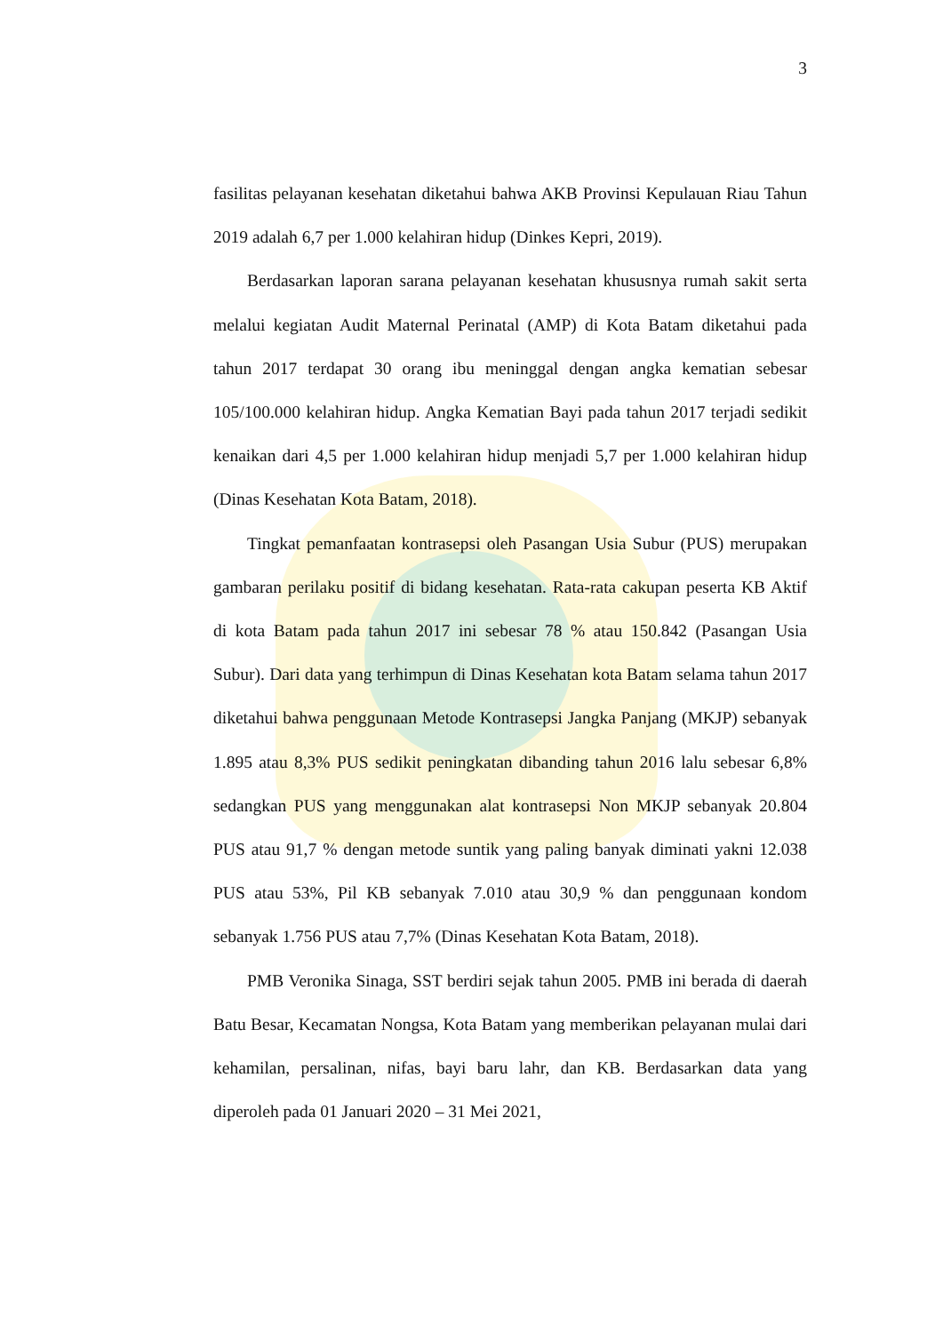3
fasilitas pelayanan kesehatan diketahui bahwa AKB Provinsi Kepulauan Riau Tahun 2019 adalah 6,7 per 1.000 kelahiran hidup (Dinkes Kepri, 2019).
Berdasarkan laporan sarana pelayanan kesehatan khususnya rumah sakit serta melalui kegiatan Audit Maternal Perinatal (AMP) di Kota Batam diketahui pada tahun 2017 terdapat 30 orang ibu meninggal dengan angka kematian sebesar 105/100.000 kelahiran hidup. Angka Kematian Bayi pada tahun 2017 terjadi sedikit kenaikan dari 4,5 per 1.000 kelahiran hidup menjadi 5,7 per 1.000 kelahiran hidup (Dinas Kesehatan Kota Batam, 2018).
Tingkat pemanfaatan kontrasepsi oleh Pasangan Usia Subur (PUS) merupakan gambaran perilaku positif di bidang kesehatan. Rata-rata cakupan peserta KB Aktif di kota Batam pada tahun 2017 ini sebesar 78 % atau 150.842 (Pasangan Usia Subur). Dari data yang terhimpun di Dinas Kesehatan kota Batam selama tahun 2017 diketahui bahwa penggunaan Metode Kontrasepsi Jangka Panjang (MKJP) sebanyak 1.895 atau 8,3% PUS sedikit peningkatan dibanding tahun 2016 lalu sebesar 6,8% sedangkan PUS yang menggunakan alat kontrasepsi Non MKJP sebanyak 20.804 PUS atau 91,7 % dengan metode suntik yang paling banyak diminati yakni 12.038 PUS atau 53%, Pil KB sebanyak 7.010 atau 30,9 % dan penggunaan kondom sebanyak 1.756 PUS atau 7,7% (Dinas Kesehatan Kota Batam, 2018).
PMB Veronika Sinaga, SST berdiri sejak tahun 2005. PMB ini berada di daerah Batu Besar, Kecamatan Nongsa, Kota Batam yang memberikan pelayanan mulai dari kehamilan, persalinan, nifas, bayi baru lahr, dan KB. Berdasarkan data yang diperoleh pada 01 Januari 2020 – 31 Mei 2021,